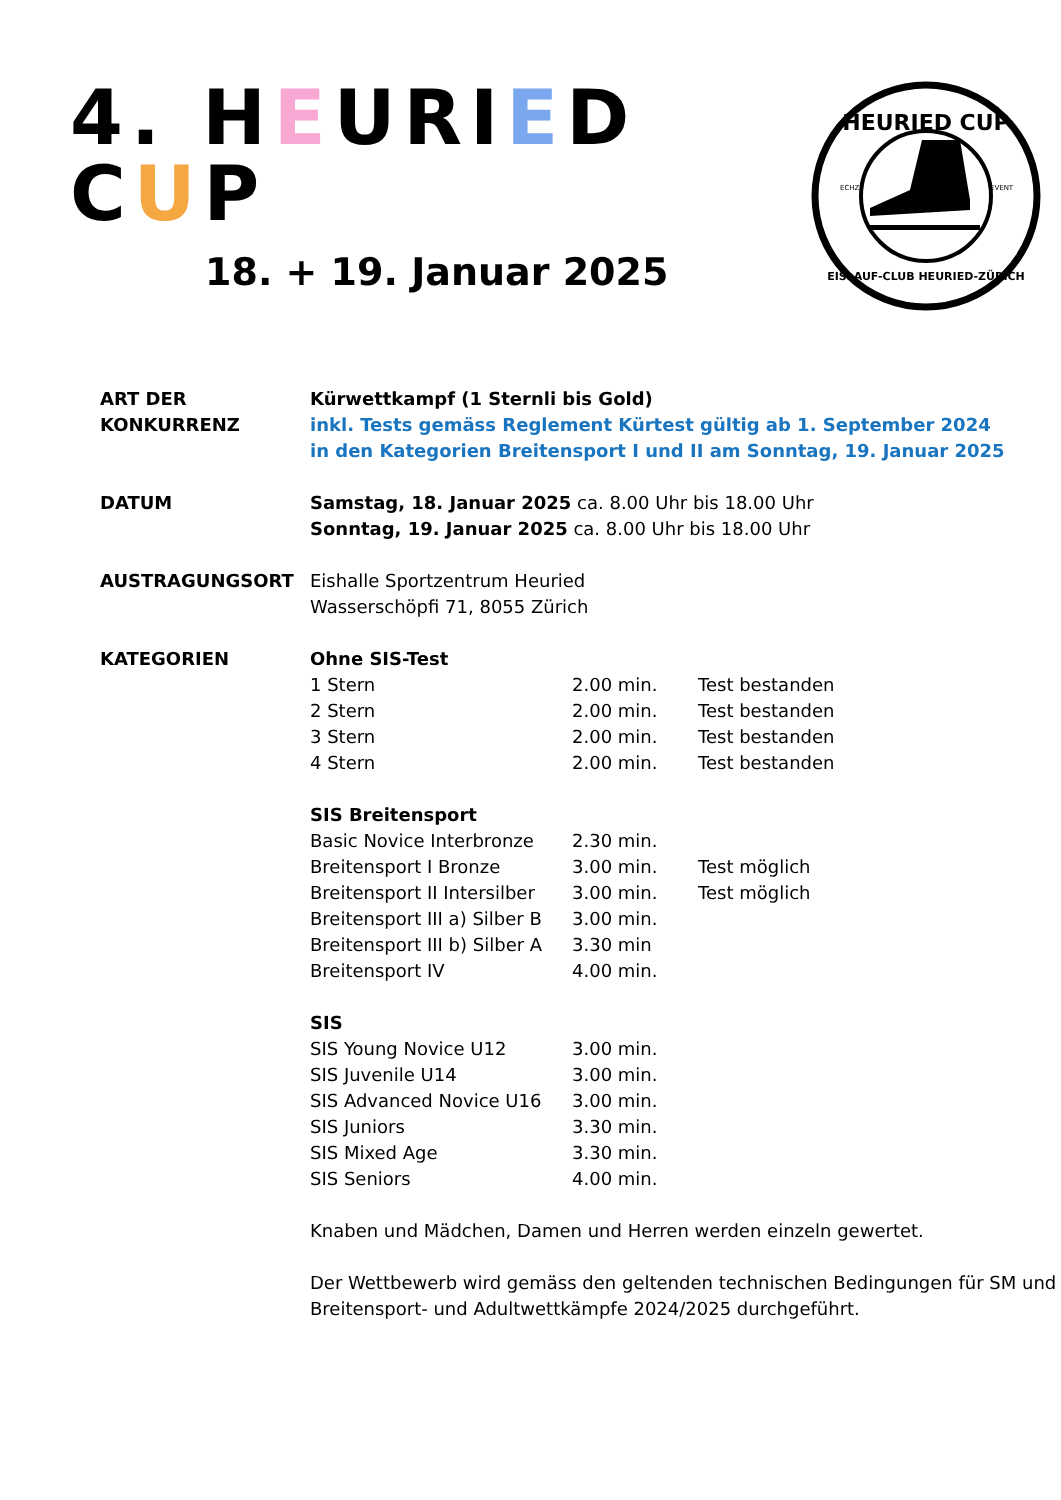4. HEURIED CUP
18. + 19. Januar 2025
HEURIED CUP
ECHZ
EVENT
EISLAUF-CLUB HEURIED-ZÜRICH
ART DER
KONKURRENZ
Kürwettkampf (1 Sternli bis Gold)
inkl. Tests gemäss Reglement Kürtest gültig ab 1. September 2024
in den Kategorien Breitensport I und II am Sonntag, 19. Januar 2025
DATUM Samstag, 18. Januar 2025 ca. 8.00 Uhr bis 18.00 Uhr
Sonntag, 19. Januar 2025 ca. 8.00 Uhr bis 18.00 Uhr
AUSTRAGUNGSORT Eishalle Sportzentrum Heuried
Wasserschöpfi 71, 8055 Zürich
KATEGORIEN
| Ohne SIS-Test | | |
| --- | --- | --- |
| 1 Stern | 2.00 min. | Test bestanden |
| 2 Stern | 2.00 min. | Test bestanden |
| 3 Stern | 2.00 min. | Test bestanden |
| 4 Stern | 2.00 min. | Test bestanden |
| SIS Breitensport | | |
| Basic Novice Interbronze | 2.30 min. | |
| Breitensport I Bronze | 3.00 min. | Test möglich |
| Breitensport II Intersilber | 3.00 min. | Test möglich |
| Breitensport III a) Silber B | 3.00 min. | |
| Breitensport III b) Silber A | 3.30 min | |
| Breitensport IV | 4.00 min. | |
| SIS | | |
| SIS Young Novice U12 | 3.00 min. | |
| SIS Juvenile U14 | 3.00 min. | |
| SIS Advanced Novice U16 | 3.00 min. | |
| SIS Juniors | 3.30 min. | |
| SIS Mixed Age | 3.30 min. | |
| SIS Seniors | 4.00 min. | |
Knaben und Mädchen, Damen und Herren werden einzeln gewertet.
Der Wettbewerb wird gemäss den geltenden technischen Bedingungen für SM und Breitensport- und Adultwettkämpfe 2024/2025 durchgeführt.